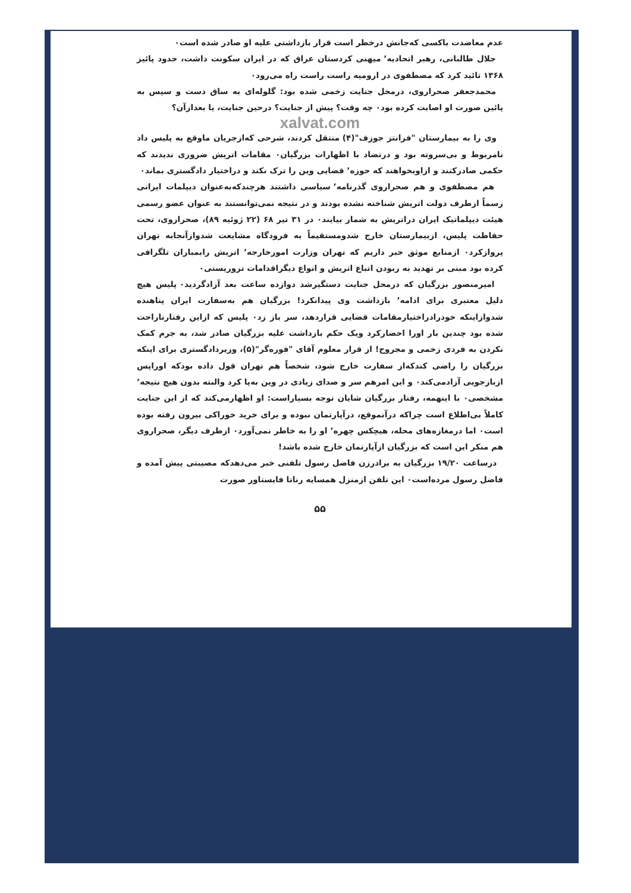عدم معاضدت باکسی که‌جانش درخطر است قرار بازداشتی علیه او صادر شده است٠
جلال طالبانی، رهبر اتحادیه٬ میهنی کردستان عراق که در ایران سکونت داشت، حدود پائیز ۱۳۶۸ تائید کرد که مصطفوی در ارومیه راست راست راه می‌رود٠
محمدجعفر صحراروی، درمحل جنایت زخمی شده بود: گلوله‌ای به ساق دست و سپس به پائین صورت او اصابت کرده بود٠ چه وقت؟ پیش از جنایت؟ درحین جنایت، یا بعدازآن؟
xalvat.com
وی را به بیمارستان "فرانتز جوزف"(۴) منتقل کردند، شرحی که‌ازجریان ماوقع به پلیس داد نامربوط و بی‌سروته بود و درتضاد با اظهارات بزرگیان٠ مقامات اتریش ضروری ندیدند که حکمی صادرکنند و ازاوبخواهند که حوزه٬ قضایی وین را ترک نکند و دراختیار دادگستری بماند٠
هم مصطفوی و هم صحراروی گذرنامه٬ سیاسی داشتند هرچندکه‌به‌عنوان دیپلمات ایرانی رسماً ازطرف دولت اتریش شناخته نشده بودند و در نتیجه نمی‌توانستند به عنوان عضو رسمی هیئت دیپلماتیک ایران دراتریش به شمار بیایند٠ در ۳۱ تیر ۶۸ (۲۲ ژوئیه ۸۹)، صحراروی، تحت حفاظت پلیس، ازبیمارستان خارج شدومستقیماً به فرودگاه مشایعت شدوازآنجابه تهران پروازکرد٠ ازمنابع موثق خبر داریم که تهران وزارت امورخارجه٬ اتریش رابمباران تلگرافی کرده بود مبنی بر تهدید به ربودن اتباع اتریش و انواع دیگراقدامات تروریستی٠
امیرمنصور بزرگیان که درمحل جنایت دستگیرشد دوازده ساعت بعد آزادگردید٠ پلیس هیچ دلیل معتبری برای ادامه٬ بازداشت وی پیدانکرد! بزرگیان هم به‌سفارت ایران پناهنده شدوازاینکه خودرادراختیارمقامات قضایی قراردهد، سر باز زد٠ پلیس که ازاین رفتارناراحت شده بود چندین بار اورا احضارکرد ویک حکم بازداشت علیه بزرگیان صادر شد، به جرم کمک نکردن به فردی زخمی و مجروح! از قرار معلوم آقای "فوره‌گر"(۵)، وزیردادگستری برای اینکه بزرگیان را راضی کندکه‌از سفارت خارج شود، شخصاً هم تهران قول داده بودکه اوراپس ازبازجویی آزادمی‌کند٠ و این امرهم سر و صدای زیادی در وین به‌پا کرد والبته بدون هیچ نتیجه٬ مشخصی٠ با اینهمه، رفتار بزرگیان شایان توجه بسیاراست: او اظهارمی‌کند که از این جنایت کاملاً بی‌اطلاع است چراکه درآنموقع، درآپارتمان نبوده و برای خرید خوراکی بیرون رفته بوده است٠ اما درمغازه‌های محله، هیچکس چهره٬ او را به خاطر نمی‌آورد٠ ازطرف دیگر، صحراروی هم منکر این است که بزرگیان ازآپارتمان خارج شده باشد!
درساعت ۱۹/۲۰ بزرگیان به برادرزن فاضل رسول تلفنی خبر می‌دهدکه مصیبتی پیش آمده و فاضل رسول مرده‌است٠ این تلفن ازمنزل همسایه رناتا فایستاور صورت
۵۵